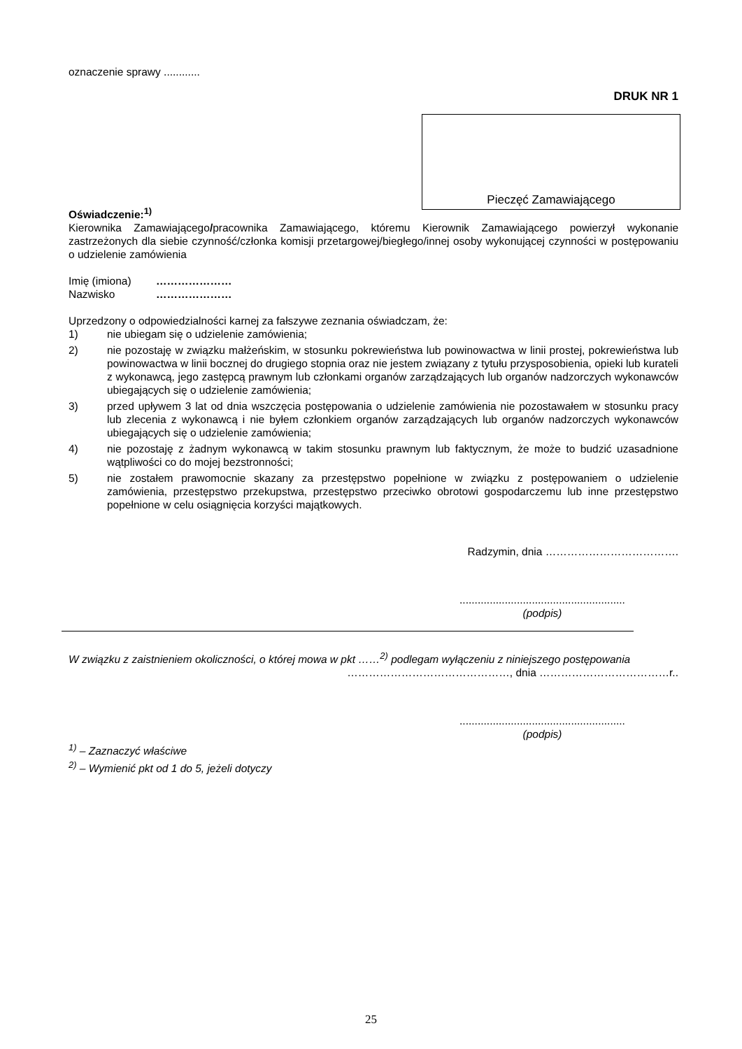oznaczenie sprawy ............
DRUK NR 1
Pieczęć Zamawiającego
Oświadczenie:<sup>1)</sup>
Kierownika Zamawiającego/pracownika Zamawiającego, któremu Kierownik Zamawiającego powierzył wykonanie zastrzeżonych dla siebie czynność/członka komisji przetargowej/biegłego/innej osoby wykonującej czynności w postępowaniu o udzielenie zamówienia
Imię (imiona) …………………
Nazwisko …………………
Uprzedzony o odpowiedzialności karnej za fałszywe zeznania oświadczam, że:
1) nie ubiegam się o udzielenie zamówienia;
2) nie pozostaję w związku małżeńskim, w stosunku pokrewieństwa lub powinowactwa w linii prostej, pokrewieństwa lub powinowactwa w linii bocznej do drugiego stopnia oraz nie jestem związany z tytułu przysposobienia, opieki lub kurateli z wykonawcą, jego zastępcą prawnym lub członkami organów zarządzających lub organów nadzorczych wykonawców ubiegających się o udzielenie zamówienia;
3) przed upływem 3 lat od dnia wszczęcia postępowania o udzielenie zamówienia nie pozostawałem w stosunku pracy lub zlecenia z wykonawcą i nie byłem członkiem organów zarządzających lub organów nadzorczych wykonawców ubiegających się o udzielenie zamówienia;
4) nie pozostaję z żadnym wykonawcą w takim stosunku prawnym lub faktycznym, że może to budzić uzasadnione wątpliwości co do mojej bezstronności;
5) nie zostałem prawomocnie skazany za przestępstwo popełnione w związku z postępowaniem o udzielenie zamówienia, przestępstwo przekupstwa, przestępstwo przeciwko obrotowi gospodarczemu lub inne przestępstwo popełnione w celu osiągnięcia korzyści majątkowych.
Radzymin, dnia ……………………………….
.......................................................
(podpis)
W związku z zaistnieniem okoliczności, o której mowa w pkt ……<sup>2)</sup> podlegam wyłączeniu z niniejszego postępowania
………………………………………, dnia ………………………………r..
.......................................................
(podpis)
<sup>1)</sup> – Zaznaczyć właściwe
<sup>2)</sup> – Wymienić pkt od 1 do 5, jeżeli dotyczy
25